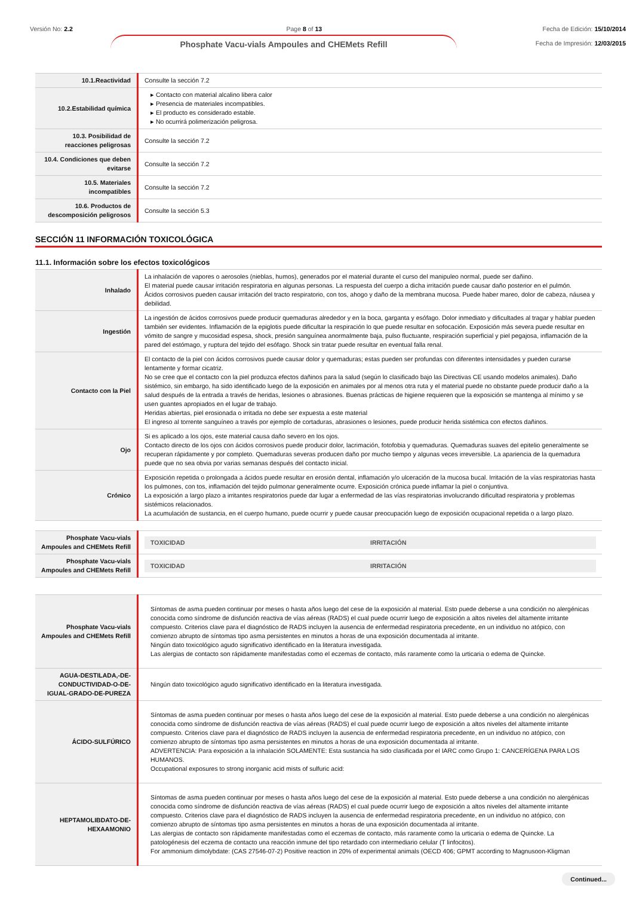Versión No: 2.2 Page 8 of 13 Fecha de Edición: 15/10/2014
Fecha de Impresión: 12/03/2015
Phosphate Vacu-vials Ampoules and CHEMets Refill
| 10.1.Reactividad | Consulte la sección 7.2 |
| 10.2.Estabilidad química | ▸ Contacto con material alcalino libera calor ▸ Presencia de materiales incompatibles. ▸ El producto es considerado estable. ▸ No ocurrirá polimerización peligrosa. |
| 10.3. Posibilidad de reacciones peligrosas | Consulte la sección 7.2 |
| 10.4. Condiciones que deben evitarse | Consulte la sección 7.2 |
| 10.5. Materiales incompatibles | Consulte la sección 7.2 |
| 10.6. Productos de descomposición peligrosos | Consulte la sección 5.3 |
SECCIÓN 11 INFORMACIÓN TOXICOLÓGICA
11.1. Información sobre los efectos toxicológicos
| Inhalado | La inhalación de vapores o aerosoles (nieblas, humos), generados por el material durante el curso del manipuleo normal, puede ser dañino. El material puede causar irritación respiratoria en algunas personas. La respuesta del cuerpo a dicha irritación puede causar daño posterior en el pulmón. Ácidos corrosivos pueden causar irritación del tracto respiratorio, con tos, ahogo y daño de la membrana mucosa. Puede haber mareo, dolor de cabeza, náusea y debilidad. |
| Ingestión | La ingestión de ácidos corrosivos puede producir quemaduras alrededor y en la boca, garganta y esófago. Dolor inmediato y dificultades al tragar y hablar pueden también ser evidentes. Inflamación de la epiglotis puede dificultar la respiración lo que puede resultar en sofocación. Exposición más severa puede resultar en vómito de sangre y mucosidad espesa, shock, presión sanguínea anormalmente baja, pulso fluctuante, respiración superficial y piel pegajosa, inflamación de la pared del estómago, y ruptura del tejido del esófago. Shock sin tratar puede resultar en eventual falla renal. |
| Contacto con la Piel | El contacto de la piel con ácidos corrosivos puede causar dolor y quemaduras; estas pueden ser profundas con diferentes intensidades y pueden curarse lentamente y formar cicatriz. No se cree que el contacto con la piel produzca efectos dañinos para la salud (según lo clasificado bajo las Directivas CE usando modelos animales). Daño sistémico, sin embargo, ha sido identificado luego de la exposición en animales por al menos otra ruta y el material puede no obstante puede producir daño a la salud después de la entrada a través de heridas, lesiones o abrasiones. Buenas prácticas de higiene requieren que la exposición se mantenga al mínimo y se usen guantes apropiados en el lugar de trabajo. Heridas abiertas, piel erosionada o irritada no debe ser expuesta a este material El ingreso al torrente sanguíneo a través por ejemplo de cortaduras, abrasiones o lesiones, puede producir herida sistémica con efectos dañinos. |
| Ojo | Si es aplicado a los ojos, este material causa daño severo en los ojos. Contacto directo de los ojos con ácidos corrosivos puede producir dolor, lacrimación, fotofobia y quemaduras. Quemaduras suaves del epitelio generalmente se recuperan rápidamente y por completo. Quemaduras severas producen daño por mucho tiempo y algunas veces irreversible. La apariencia de la quemadura puede que no sea obvia por varias semanas después del contacto inicial. |
| Crónico | Exposición repetida o prolongada a ácidos puede resultar en erosión dental, inflamación y/o ulceración de la mucosa bucal. Irritación de la vías respiratorias hasta los pulmones, con tos, inflamación del tejido pulmonar generalmente ocurre. Exposición crónica puede inflamar la piel o conjuntiva. La exposición a largo plazo a irritantes respiratorios puede dar lugar a enfermedad de las vías respiratorias involucrando dificultad respiratoria y problemas sistémicos relacionados. La acumulación de sustancia, en el cuerpo humano, puede ocurrir y puede causar preocupación luego de exposición ocupacional repetida o a largo plazo. |
| Phosphate Vacu-vials Ampoules and CHEMets Refill | TOXICIDAD IRRITACIÓN |
| Phosphate Vacu-vials Ampoules and CHEMets Refill | TOXICIDAD IRRITACIÓN |
| Phosphate Vacu-vials Ampoules and CHEMets Refill | Síntomas de asma pueden continuar por meses o hasta años luego del cese de la exposición al material. Esto puede deberse a una condición no alergénicas conocida como síndrome de disfunción reactiva de vías aéreas (RADS) el cual puede ocurrir luego de exposición a altos niveles del altamente irritante compuesto. Criterios clave para el diagnóstico de RADS incluyen la ausencia de enfermedad respiratoria precedente, en un individuo no atópico, con comienzo abrupto de síntomas tipo asma persistentes en minutos a horas de una exposición documentada al irritante. Ningún dato toxicológico agudo significativo identificado en la literatura investigada. Las alergias de contacto son rápidamente manifestadas como el eczemas de contacto, más raramente como la urticaria o edema de Quincke. |
| AGUA-DESTILADA,-DE-CONDUCTIVIDAD-O-DE-IGUAL-GRADO-DE-PUREZA | Ningún dato toxicológico agudo significativo identificado en la literatura investigada. |
| ÁCIDO-SULFÚRICO | Síntomas de asma pueden continuar por meses o hasta años luego del cese de la exposición al material. Esto puede deberse a una condición no alergénicas conocida como síndrome de disfunción reactiva de vías aéreas (RADS) el cual puede ocurrir luego de exposición a altos niveles del altamente irritante compuesto. Criterios clave para el diagnóstico de RADS incluyen la ausencia de enfermedad respiratoria precedente, en un individuo no atópico, con comienzo abrupto de síntomas tipo asma persistentes en minutos a horas de una exposición documentada al irritante. ADVERTENCIA: Para exposición a la inhalación SOLAMENTE: Esta sustancia ha sido clasificada por el IARC como Grupo 1: CANCERÍGENA PARA LOS HUMANOS. Occupational exposures to strong inorganic acid mists of sulfuric acid: |
| HEPTAMOLIBDATO-DE-HEXAAMONIO | Síntomas de asma pueden continuar por meses o hasta años luego del cese de la exposición al material. Esto puede deberse a una condición no alergénicas conocida como síndrome de disfunción reactiva de vías aéreas (RADS) el cual puede ocurrir luego de exposición a altos niveles del altamente irritante compuesto. Criterios clave para el diagnóstico de RADS incluyen la ausencia de enfermedad respiratoria precedente, en un individuo no atópico, con comienzo abrupto de síntomas tipo asma persistentes en minutos a horas de una exposición documentada al irritante. Las alergias de contacto son rápidamente manifestadas como el eczemas de contacto, más raramente como la urticaria o edema de Quincke. La patologénesis del eczema de contacto una reacción inmune del tipo retardado con intermediario celular (T linfocitos). For ammonium dimolybdate: (CAS 27546-07-2) Positive reaction in 20% of experimental animals (OECD 406; GPMT according to Magnusoon-Kligman |
Continued...